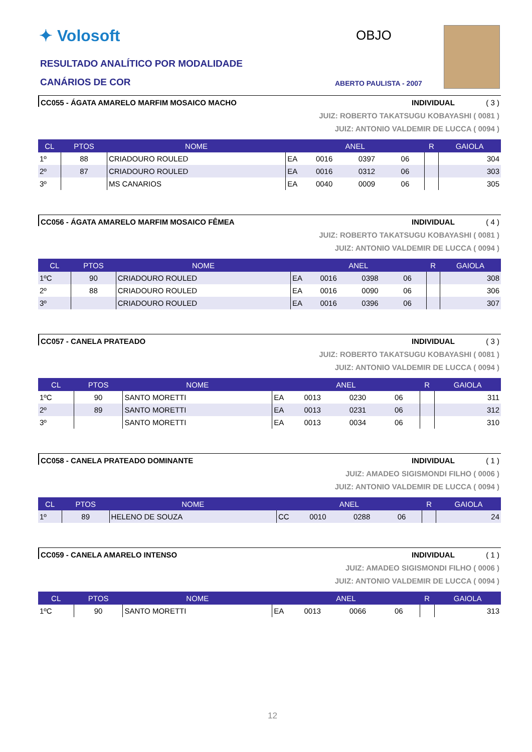✦ Volosoft
RESULTADO ANALÍTICO POR MODALIDADE
CANÁRIOS DE COR
OBJO
ABERTO PAULISTA - 2007
CC055 - ÁGATA AMARELO MARFIM MOSAICO MACHO INDIVIDUAL ( 3 )
JUIZ: ROBERTO TAKATSUGU KOBAYASHI ( 0081 )
JUIZ: ANTONIO VALDEMIR DE LUCCA ( 0094 )
| CL | PTOS | NOME | ANEL | | | | R | GAIOLA |
| --- | --- | --- | --- | --- | --- | --- | --- | --- |
| 1º | 88 | CRIADOURO ROULED | EA | 0016 | 0397 | 06 | | 304 |
| 2º | 87 | CRIADOURO ROULED | EA | 0016 | 0312 | 06 | | 303 |
| 3º | | MS CANARIOS | EA | 0040 | 0009 | 06 | | 305 |
CC056 - ÁGATA AMARELO MARFIM MOSAICO FÊMEA INDIVIDUAL ( 4 )
JUIZ: ROBERTO TAKATSUGU KOBAYASHI ( 0081 )
JUIZ: ANTONIO VALDEMIR DE LUCCA ( 0094 )
| CL | PTOS | NOME | ANEL | | | | R | GAIOLA |
| --- | --- | --- | --- | --- | --- | --- | --- | --- |
| 1ºC | 90 | CRIADOURO ROULED | EA | 0016 | 0398 | 06 | | 308 |
| 2º | 88 | CRIADOURO ROULED | EA | 0016 | 0090 | 06 | | 306 |
| 3º | | CRIADOURO ROULED | EA | 0016 | 0396 | 06 | | 307 |
CC057 - CANELA PRATEADO INDIVIDUAL ( 3 )
JUIZ: ROBERTO TAKATSUGU KOBAYASHI ( 0081 )
JUIZ: ANTONIO VALDEMIR DE LUCCA ( 0094 )
| CL | PTOS | NOME | ANEL | | | | R | GAIOLA |
| --- | --- | --- | --- | --- | --- | --- | --- | --- |
| 1ºC | 90 | SANTO MORETTI | EA | 0013 | 0230 | 06 | | 311 |
| 2º | 89 | SANTO MORETTI | EA | 0013 | 0231 | 06 | | 312 |
| 3º | | SANTO MORETTI | EA | 0013 | 0034 | 06 | | 310 |
CC058 - CANELA PRATEADO DOMINANTE INDIVIDUAL ( 1 )
JUIZ: AMADEO SIGISMONDI FILHO ( 0006 )
JUIZ: ANTONIO VALDEMIR DE LUCCA ( 0094 )
| CL | PTOS | NOME | ANEL | | | | R | GAIOLA |
| --- | --- | --- | --- | --- | --- | --- | --- | --- |
| 1º | 89 | HELENO DE SOUZA | CC | 0010 | 0288 | 06 | | 24 |
CC059 - CANELA AMARELO INTENSO INDIVIDUAL ( 1 )
JUIZ: AMADEO SIGISMONDI FILHO ( 0006 )
JUIZ: ANTONIO VALDEMIR DE LUCCA ( 0094 )
| CL | PTOS | NOME | ANEL | | | | R | GAIOLA |
| --- | --- | --- | --- | --- | --- | --- | --- | --- |
| 1ºC | 90 | SANTO MORETTI | EA | 0013 | 0066 | 06 | | 313 |
12